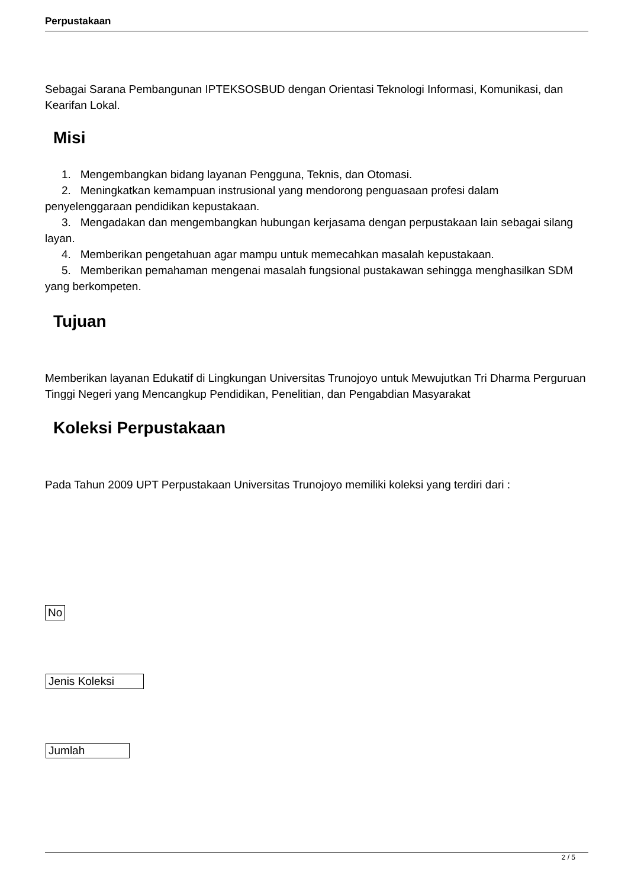Perpustakaan
Sebagai Sarana Pembangunan IPTEKSOSBUD dengan Orientasi Teknologi Informasi, Komunikasi, dan Kearifan Lokal.
Misi
1. Mengembangkan bidang layanan Pengguna, Teknis, dan Otomasi.
2. Meningkatkan kemampuan instrusional yang mendorong penguasaan profesi dalam penyelenggaraan pendidikan kepustakaan.
3. Mengadakan dan mengembangkan hubungan kerjasama dengan perpustakaan lain sebagai silang layan.
4. Memberikan pengetahuan agar mampu untuk memecahkan masalah kepustakaan.
5. Memberikan pemahaman mengenai masalah fungsional pustakawan sehingga menghasilkan SDM yang berkompeten.
Tujuan
Memberikan layanan Edukatif di Lingkungan Universitas Trunojoyo untuk Mewujutkan Tri Dharma Perguruan Tinggi Negeri yang Mencangkup Pendidikan, Penelitian, dan Pengabdian Masyarakat
Koleksi Perpustakaan
Pada Tahun 2009 UPT Perpustakaan Universitas Trunojoyo memiliki koleksi yang terdiri dari :
| No |
| --- |
| Jenis Koleksi |
| Jumlah |
2 / 5